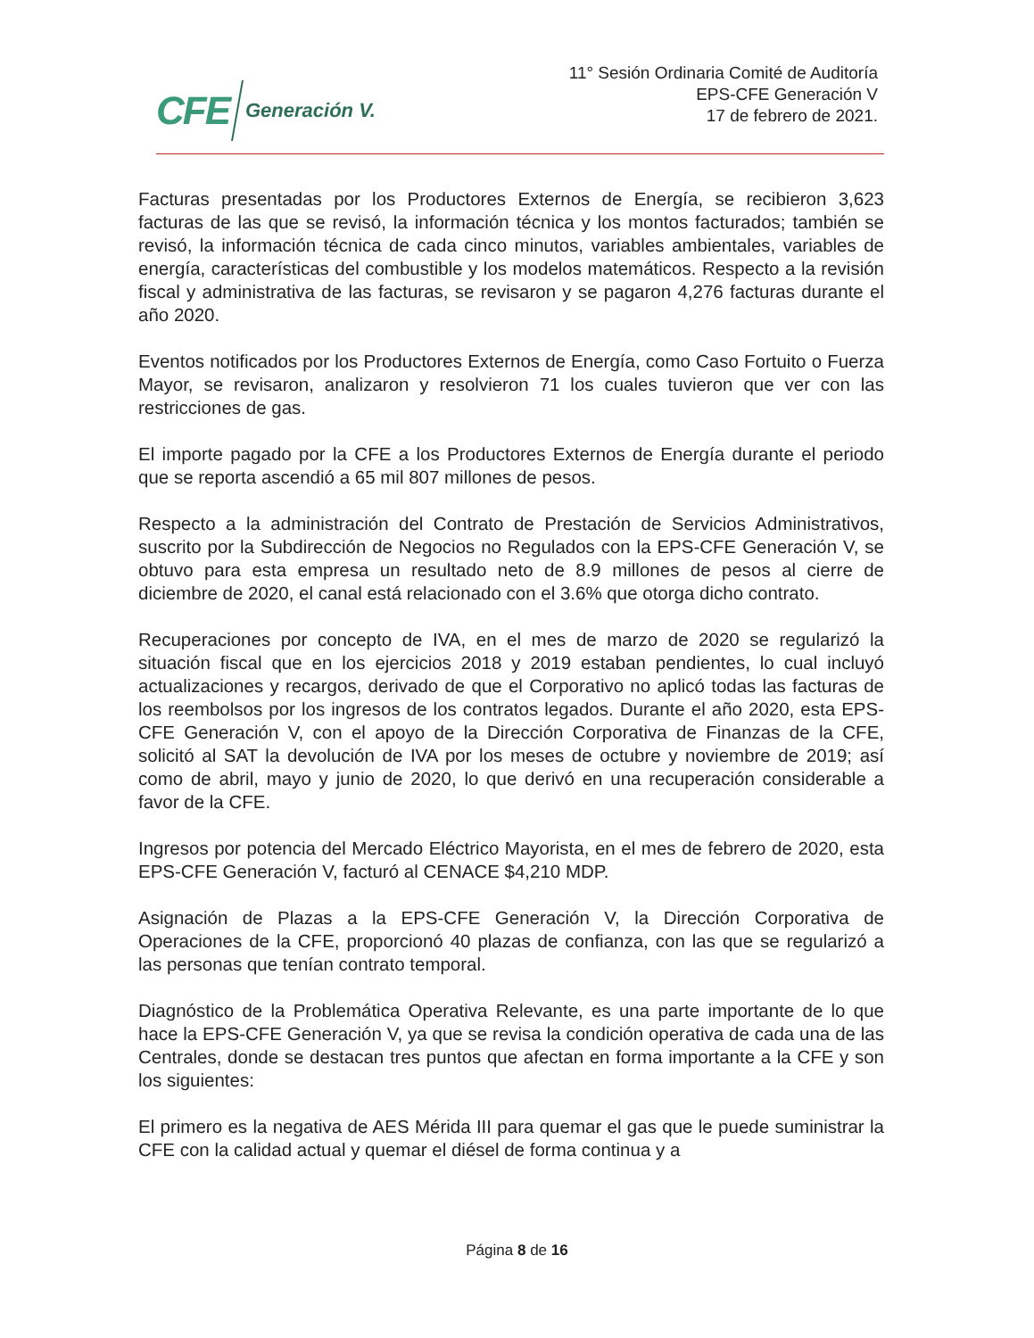CFE Generación V.
11° Sesión Ordinaria Comité de Auditoría
EPS-CFE Generación V
17 de febrero de 2021.
Facturas presentadas por los Productores Externos de Energía, se recibieron 3,623 facturas de las que se revisó, la información técnica y los montos facturados; también se revisó, la información técnica de cada cinco minutos, variables ambientales, variables de energía, características del combustible y los modelos matemáticos. Respecto a la revisión fiscal y administrativa de las facturas, se revisaron y se pagaron 4,276 facturas durante el año 2020.
Eventos notificados por los Productores Externos de Energía, como Caso Fortuito o Fuerza Mayor, se revisaron, analizaron y resolvieron 71 los cuales tuvieron que ver con las restricciones de gas.
El importe pagado por la CFE a los Productores Externos de Energía durante el periodo que se reporta ascendió a 65 mil 807 millones de pesos.
Respecto a la administración del Contrato de Prestación de Servicios Administrativos, suscrito por la Subdirección de Negocios no Regulados con la EPS-CFE Generación V, se obtuvo para esta empresa un resultado neto de 8.9 millones de pesos al cierre de diciembre de 2020, el canal está relacionado con el 3.6% que otorga dicho contrato.
Recuperaciones por concepto de IVA, en el mes de marzo de 2020 se regularizó la situación fiscal que en los ejercicios 2018 y 2019 estaban pendientes, lo cual incluyó actualizaciones y recargos, derivado de que el Corporativo no aplicó todas las facturas de los reembolsos por los ingresos de los contratos legados. Durante el año 2020, esta EPS-CFE Generación V, con el apoyo de la Dirección Corporativa de Finanzas de la CFE, solicitó al SAT la devolución de IVA por los meses de octubre y noviembre de 2019; así como de abril, mayo y junio de 2020, lo que derivó en una recuperación considerable a favor de la CFE.
Ingresos por potencia del Mercado Eléctrico Mayorista, en el mes de febrero de 2020, esta EPS-CFE Generación V, facturó al CENACE $4,210 MDP.
Asignación de Plazas a la EPS-CFE Generación V, la Dirección Corporativa de Operaciones de la CFE, proporcionó 40 plazas de confianza, con las que se regularizó a las personas que tenían contrato temporal.
Diagnóstico de la Problemática Operativa Relevante, es una parte importante de lo que hace la EPS-CFE Generación V, ya que se revisa la condición operativa de cada una de las Centrales, donde se destacan tres puntos que afectan en forma importante a la CFE y son los siguientes:
El primero es la negativa de AES Mérida III para quemar el gas que le puede suministrar la CFE con la calidad actual y quemar el diésel de forma continua y a
Página 8 de 16